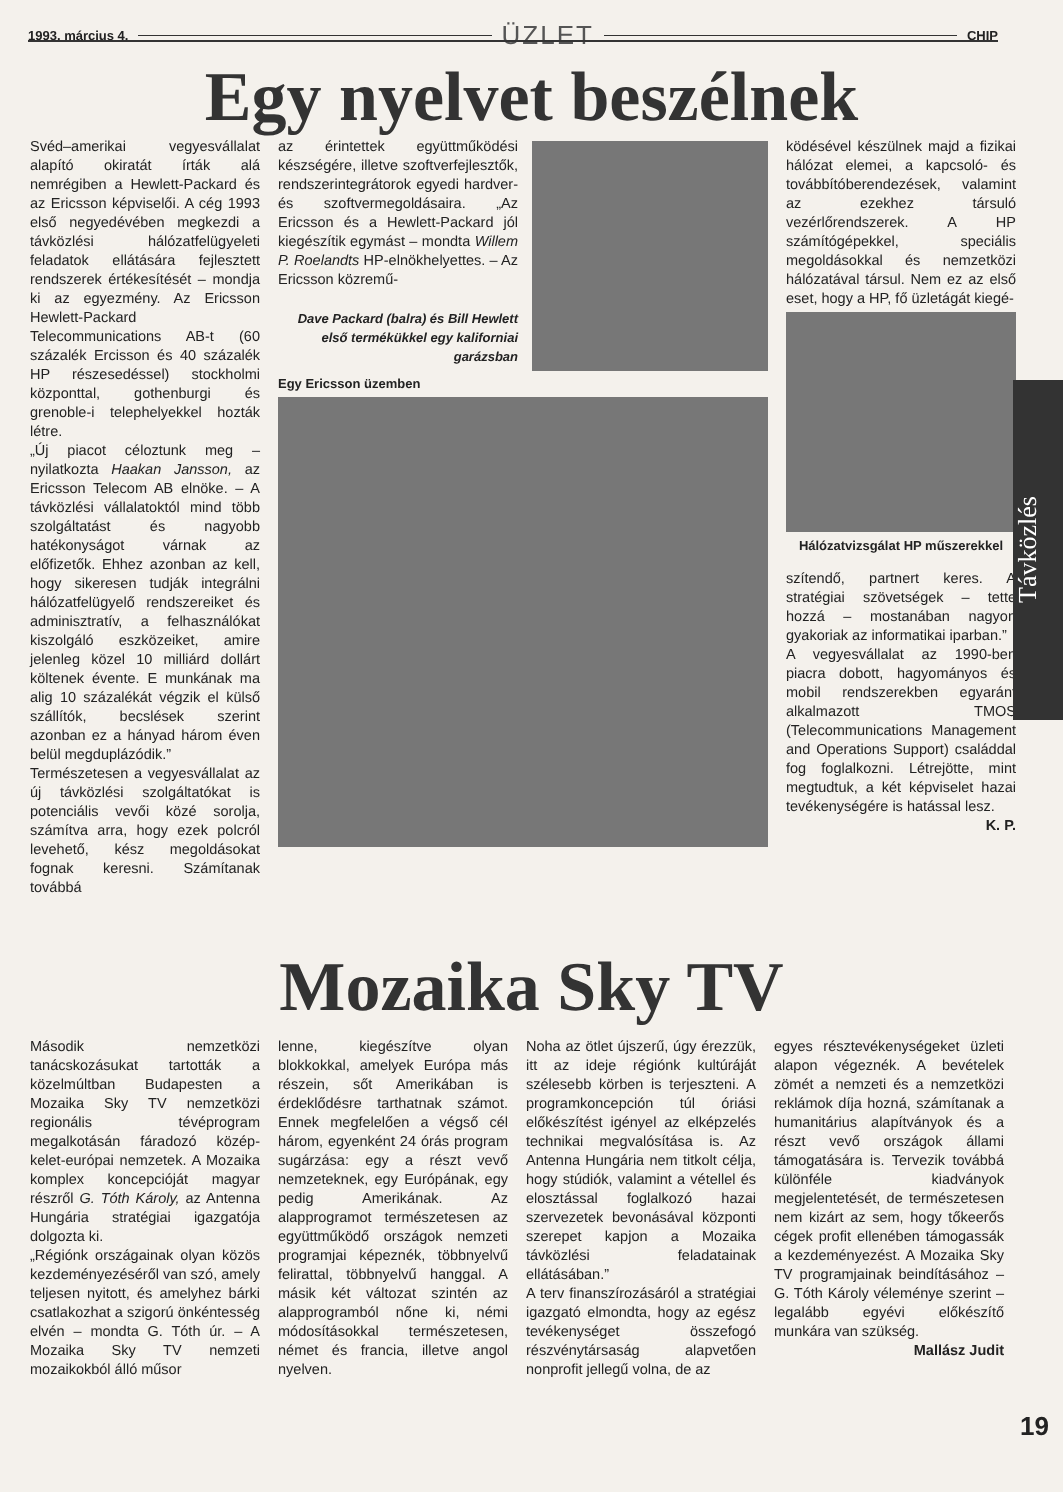1993. március 4. ÜZLET CHIP
Egy nyelvet beszélnek
Svéd–amerikai vegyesvállalat alapító okiratát írták alá nemrégiben a Hewlett-Packard és az Ericsson képviselői. A cég 1993 első negyedévében megkezdi a távközlési hálózatfelügyeleti feladatok ellátására fejlesztett rendszerek értékesítését – mondja ki az egyezmény. Az Ericsson Hewlett-Packard Telecommunications AB-t (60 százalék Ercisson és 40 százalék HP részesedéssel) stockholmi központtal, gothenburgi és grenoble-i telephelyekkel hozták létre.
„Új piacot céloztunk meg – nyilatkozta Haakan Jansson, az Ericsson Telecom AB elnöke. – A távközlési vállalatoktól mind több szolgáltatást és nagyobb hatékonyságot várnak az előfizetők. Ehhez azonban az kell, hogy sikeresen tudják integrálni hálózatfelügyelő rendszereiket és adminisztratív, a felhasználókat kiszolgáló eszközeiket, amire jelenleg közel 10 milliárd dollárt költenek évente. E munkának ma alig 10 százalékát végzik el külső szállítók, becslések szerint azonban ez a hányad három éven belül megduplázódik.”
Természetesen a vegyesvállalat az új távközlési szolgáltatókat is potenciális vevői közé sorolja, számítva arra, hogy ezek polcról levehető, kész megoldásokat fognak keresni. Számítanak továbbá
az érintettek együttműködési készségére, illetve szoftverfejlesztők, rendszerintegrátorok egyedi hardver- és szoftvermegoldásaira. „Az Ericsson és a Hewlett-Packard jól kiegészítik egymást – mondta Willem P. Roelandts HP-elnökhelyettes. – Az Ericsson közremű-
Dave Packard (balra) és Bill Hewlett első termékükkel egy kaliforniai garázsban
Egy Ericsson üzemben
ködésével készülnek majd a fizikai hálózat elemei, a kapcsoló- és továbbítóberendezések, valamint az ezekhez társuló vezérlőrendszerek. A HP számítógépekkel, speciális megoldásokkal és nemzetközi hálózatával társul. Nem ez az első eset, hogy a HP, fő üzletágát kiegé-
Hálózatvizsgálat HP műszerekkel
szítendő, partnert keres. A stratégiai szövetségek – tette hozzá – mostanában nagyon gyakoriak az informatikai iparban.”
A vegyesvállalat az 1990-ben piacra dobott, hagyományos és mobil rendszerekben egyaránt alkalmazott TMOS (Telecommunications Management and Operations Support) családdal fog foglalkozni. Létrejötte, mint megtudtuk, a két képviselet hazai tevékenységére is hatással lesz.
K. P.
Mozaika Sky TV
Második nemzetközi tanácskozásukat tartották a közelmúltban Budapesten a Mozaika Sky TV nemzetközi regionális tévéprogram megalkotásán fáradozó közép-kelet-európai nemzetek. A Mozaika komplex koncepcióját magyar részről G. Tóth Károly, az Antenna Hungária stratégiai igazgatója dolgozta ki.
„Régiónk országainak olyan közös kezdeményezéséről van szó, amely teljesen nyitott, és amelyhez bárki csatlakozhat a szigorú önkéntesség elvén – mondta G. Tóth úr. – A Mozaika Sky TV nemzeti mozaikokból álló műsor
lenne, kiegészítve olyan blokkokkal, amelyek Európa más részein, sőt Amerikában is érdeklődésre tarthatnak számot. Ennek megfelelően a végső cél három, egyenként 24 órás program sugárzása: egy a részt vevő nemzeteknek, egy Európának, egy pedig Amerikának. Az alapprogramot természetesen az együttműködő országok nemzeti programjai képeznék, többnyelvű felirattal, többnyelvű hanggal. A másik két változat szintén az alapprogramból nőne ki, némi módosításokkal természetesen, német és francia, illetve angol nyelven.
Noha az ötlet újszerű, úgy érezzük, itt az ideje régiónk kultúráját szélesebb körben is terjeszteni. A programkoncepción túl óriási előkészítést igényel az elképzelés technikai megvalósítása is. Az Antenna Hungária nem titkolt célja, hogy stúdiók, valamint a vétellel és elosztással foglalkozó hazai szervezetek bevonásával központi szerepet kapjon a Mozaika távközlési feladatainak ellátásában.”
A terv finanszírozásáról a stratégiai igazgató elmondta, hogy az egész tevékenységet összefogó részvénytársaság alapvetően nonprofit jellegű volna, de az
egyes résztevékenységeket üzleti alapon végeznék. A bevételek zömét a nemzeti és a nemzetközi reklámok díja hozná, számítanak a humanitárius alapítványok és a részt vevő országok állami támogatására is. Tervezik továbbá különféle kiadványok megjelentetését, de természetesen nem kizárt az sem, hogy tőkeerős cégek profit ellenében támogassák a kezdeményezést. A Mozaika Sky TV programjainak beindításához – G. Tóth Károly véleménye szerint – legalább egyévi előkészítő munkára van szükség.
Mallász Judit
Távközlés
19